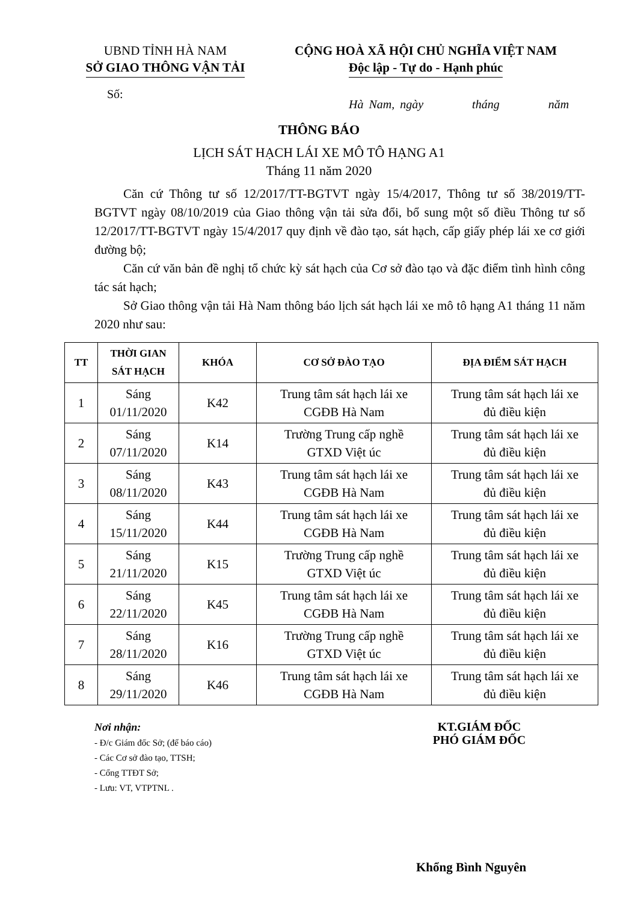UBND TỈNH HÀ NAM
SỞ GIAO THÔNG VẬN TẢI
CỘNG HOÀ XÃ HỘI CHỦ NGHĨA VIỆT NAM
Độc lập - Tự do - Hạnh phúc
Số:
Hà Nam, ngày tháng năm
THÔNG BÁO
LỊCH SÁT HẠCH LÁI XE MÔ TÔ HẠNG A1
Tháng 11 năm 2020
Căn cứ Thông tư số 12/2017/TT-BGTVT ngày 15/4/2017, Thông tư số 38/2019/TT-BGTVT ngày 08/10/2019 của Giao thông vận tải sửa đổi, bổ sung một số điều Thông tư số 12/2017/TT-BGTVT ngày 15/4/2017 quy định về đào tạo, sát hạch, cấp giấy phép lái xe cơ giới đường bộ;
Căn cứ văn bản đề nghị tổ chức kỳ sát hạch của Cơ sở đào tạo và đặc điểm tình hình công tác sát hạch;
Sở Giao thông vận tải Hà Nam thông báo lịch sát hạch lái xe mô tô hạng A1 tháng 11 năm 2020 như sau:
| TT | THỜI GIAN SÁT HẠCH | KHÓA | CƠ SỞ ĐÀO TẠO | ĐỊA ĐIỂM SÁT HẠCH |
| --- | --- | --- | --- | --- |
| 1 | Sáng 01/11/2020 | K42 | Trung tâm sát hạch lái xe CGĐB Hà Nam | Trung tâm sát hạch lái xe đủ điều kiện |
| 2 | Sáng 07/11/2020 | K14 | Trường Trung cấp nghề GTXD Việt úc | Trung tâm sát hạch lái xe đủ điều kiện |
| 3 | Sáng 08/11/2020 | K43 | Trung tâm sát hạch lái xe CGĐB Hà Nam | Trung tâm sát hạch lái xe đủ điều kiện |
| 4 | Sáng 15/11/2020 | K44 | Trung tâm sát hạch lái xe CGĐB Hà Nam | Trung tâm sát hạch lái xe đủ điều kiện |
| 5 | Sáng 21/11/2020 | K15 | Trường Trung cấp nghề GTXD Việt úc | Trung tâm sát hạch lái xe đủ điều kiện |
| 6 | Sáng 22/11/2020 | K45 | Trung tâm sát hạch lái xe CGĐB Hà Nam | Trung tâm sát hạch lái xe đủ điều kiện |
| 7 | Sáng 28/11/2020 | K16 | Trường Trung cấp nghề GTXD Việt úc | Trung tâm sát hạch lái xe đủ điều kiện |
| 8 | Sáng 29/11/2020 | K46 | Trung tâm sát hạch lái xe CGĐB Hà Nam | Trung tâm sát hạch lái xe đủ điều kiện |
Nơi nhận:
- Đ/c Giám đốc Sở; (để báo cáo)
- Các Cơ sở đào tạo, TTSH;
- Cổng TTĐT Sở;
- Lưu: VT, VTPTNL .
KT.GIÁM ĐỐC
PHÓ GIÁM ĐỐC
Khổng Bình Nguyên